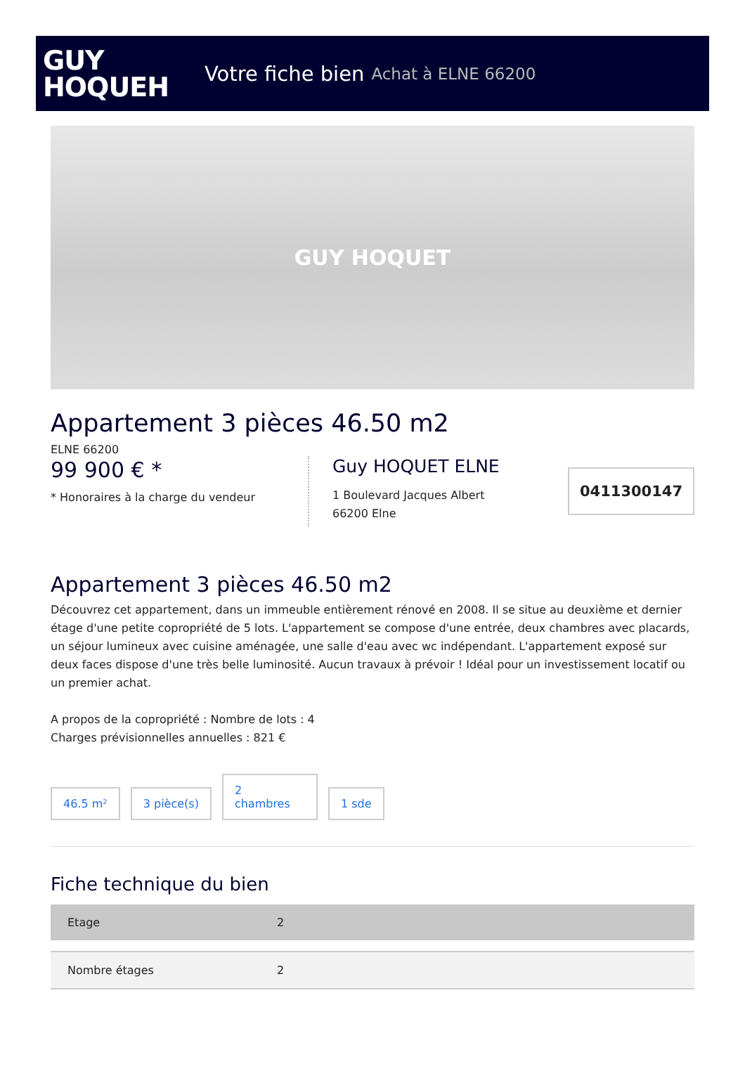GUY
HOQUEH
Votre fiche bien Achat à ELNE 66200
GUY HOQUET
Appartement 3 pièces 46.50 m2
ELNE 66200
99 900 € *
* Honoraires à la charge du vendeur
Guy HOQUET ELNE
1 Boulevard Jacques Albert
66200 Elne
0411300147
Appartement 3 pièces 46.50 m2
Découvrez cet appartement, dans un immeuble entièrement rénové en 2008. Il se situe au deuxième et dernier étage d'une petite copropriété de 5 lots. L'appartement se compose d'une entrée, deux chambres avec placards, un séjour lumineux avec cuisine aménagée, une salle d'eau avec wc indépendant. L'appartement exposé sur deux faces dispose d'une très belle luminosité. Aucun travaux à prévoir ! Idéal pour un investissement locatif ou un premier achat.
A propos de la copropriété : Nombre de lots : 4
Charges prévisionnelles annuelles : 821 €
46.5 m²
3 pièce(s)
2
chambres
1 sde
Fiche technique du bien
| Etage | 2 |
| Nombre étages | 2 |